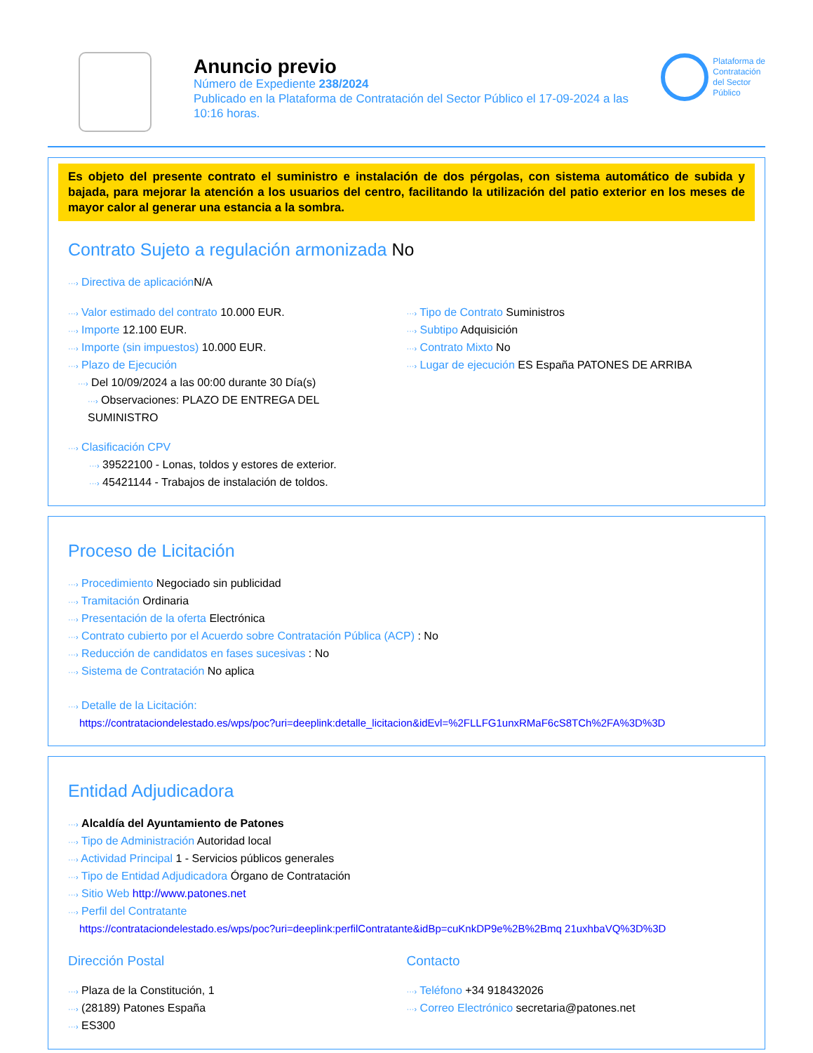Anuncio previo
Número de Expediente 238/2024
Publicado en la Plataforma de Contratación del Sector Público el 17-09-2024 a las 10:16 horas.
Plataforma de
Contratación
del Sector
Público
Es objeto del presente contrato el suministro e instalación de dos pérgolas, con sistema automático de subida y bajada, para mejorar la atención a los usuarios del centro, facilitando la utilización del patio exterior en los meses de mayor calor al generar una estancia a la sombra.
Contrato Sujeto a regulación armonizada No
···› Directiva de aplicación N/A
···› Valor estimado del contrato 10.000 EUR.
···› Importe 12.100 EUR.
···› Importe (sin impuestos) 10.000 EUR.
···› Plazo de Ejecución
···› Del 10/09/2024 a las 00:00 durante 30 Día(s)
···› Observaciones: PLAZO DE ENTREGA DEL SUMINISTRO
···› Tipo de Contrato Suministros
···› Subtipo Adquisición
···› Contrato Mixto No
···› Lugar de ejecución ES España PATONES DE ARRIBA
···› Clasificación CPV
···› 39522100 - Lonas, toldos y estores de exterior.
···› 45421144 - Trabajos de instalación de toldos.
Proceso de Licitación
···› Procedimiento Negociado sin publicidad
···› Tramitación Ordinaria
···› Presentación de la oferta Electrónica
···› Contrato cubierto por el Acuerdo sobre Contratación Pública (ACP) : No
···› Reducción de candidatos en fases sucesivas : No
···› Sistema de Contratación No aplica
···› Detalle de la Licitación:
https://contrataciondelestado.es/wps/poc?uri=deeplink:detalle_licitacion&idEvl=%2FLLFG1unxRMaF6cS8TCh%2FA%3D%3D
Entidad Adjudicadora
···› Alcaldía del Ayuntamiento de Patones
···› Tipo de Administración Autoridad local
···› Actividad Principal 1 - Servicios públicos generales
···› Tipo de Entidad Adjudicadora Órgano de Contratación
···› Sitio Web http://www.patones.net
···› Perfil del Contratante
https://contrataciondelestado.es/wps/poc?uri=deeplink:perfilContratante&idBp=cuKnkDP9e%2B%2Bmq 21uxhbaVQ%3D%3D
Dirección Postal
···› Plaza de la Constitución, 1
···› (28189) Patones España
···› ES300
Contacto
···› Teléfono +34 918432026
···› Correo Electrónico secretaria@patones.net